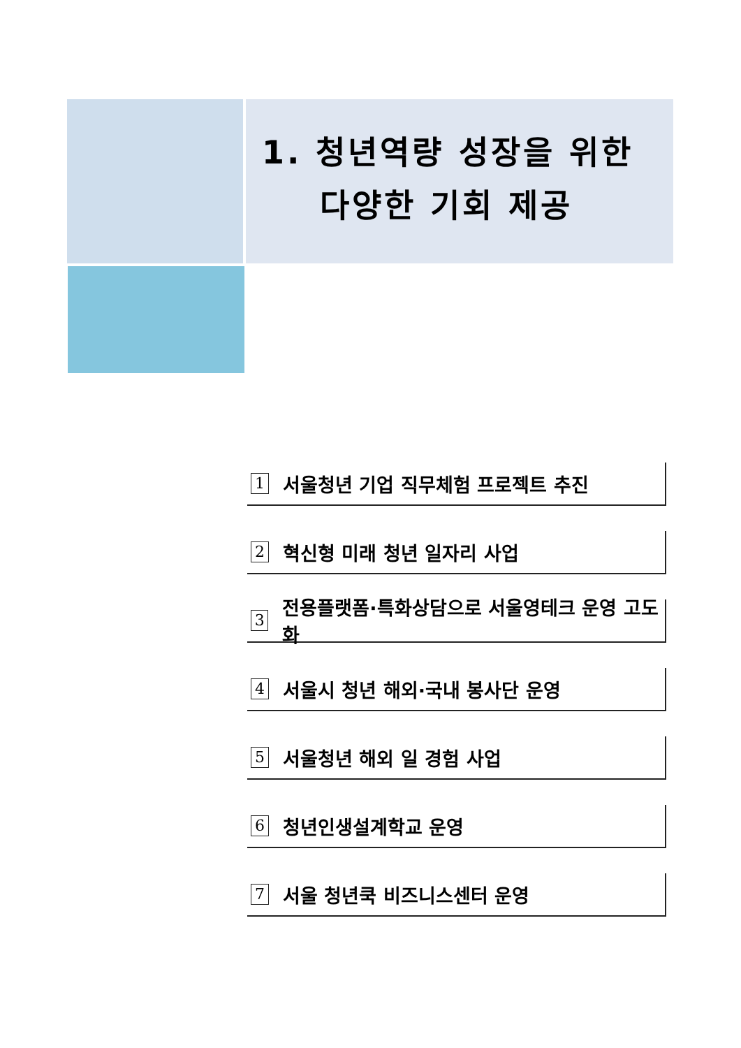1. 청년역량 성장을 위한
다양한 기회 제공
1 서울청년 기업 직무체험 프로젝트 추진
2 혁신형 미래 청년 일자리 사업
3 전용플랫폼·특화상담으로 서울영테크 운영 고도화
4 서울시 청년 해외·국내 봉사단 운영
5 서울청년 해외 일 경험 사업
6 청년인생설계학교 운영
7 서울 청년쿡 비즈니스센터 운영